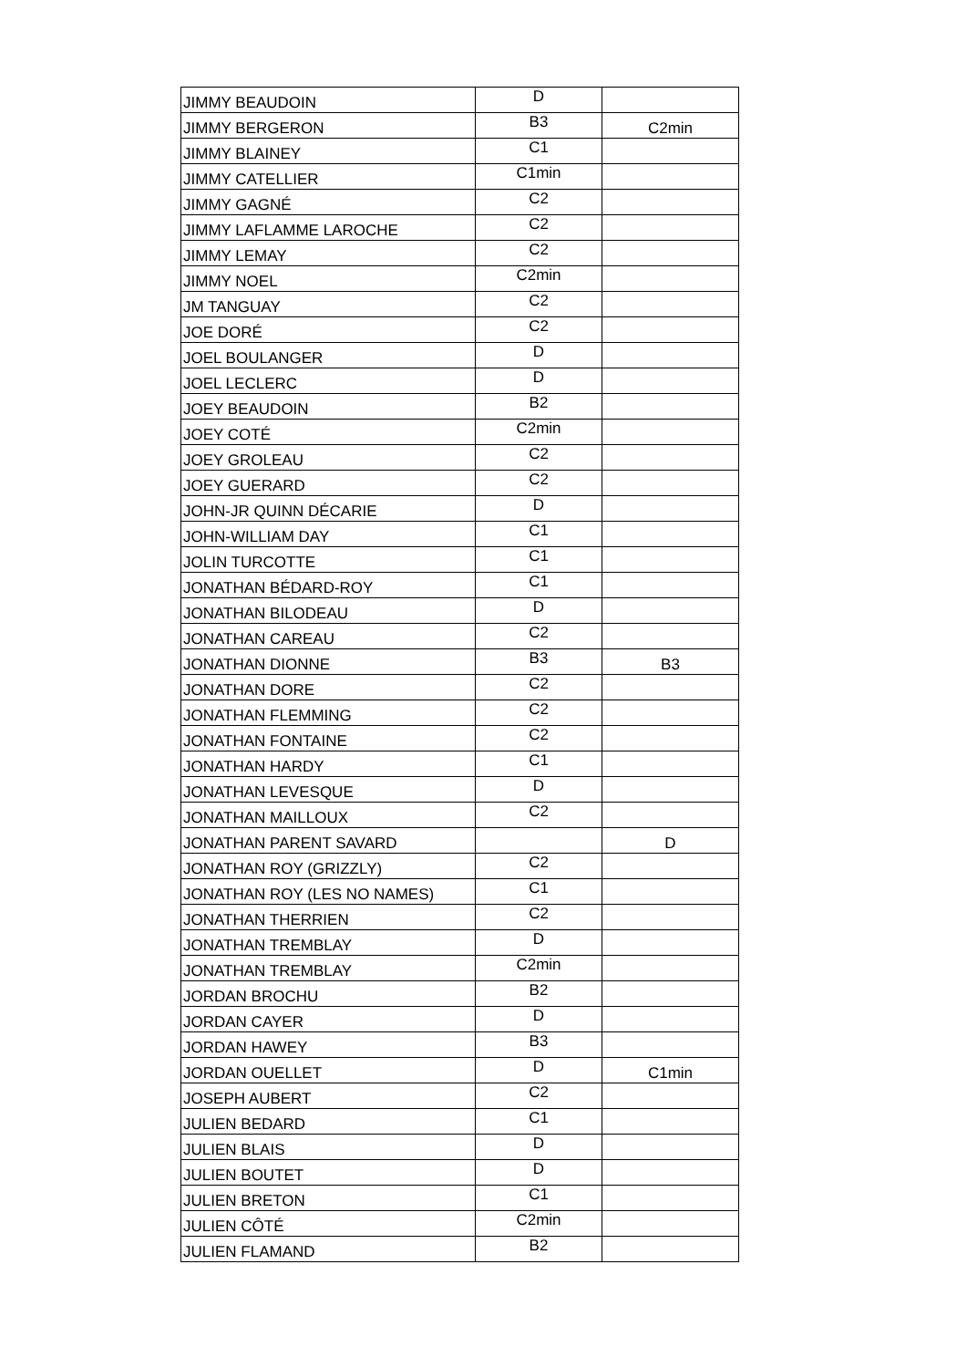| JIMMY BEAUDOIN | D | |
| JIMMY BERGERON | B3 | C2min |
| JIMMY BLAINEY | C1 | |
| JIMMY CATELLIER | C1min | |
| JIMMY GAGNÉ | C2 | |
| JIMMY LAFLAMME LAROCHE | C2 | |
| JIMMY LEMAY | C2 | |
| JIMMY NOEL | C2min | |
| JM TANGUAY | C2 | |
| JOE DORÉ | C2 | |
| JOEL BOULANGER | D | |
| JOEL LECLERC | D | |
| JOEY BEAUDOIN | B2 | |
| JOEY COTÉ | C2min | |
| JOEY GROLEAU | C2 | |
| JOEY GUERARD | C2 | |
| JOHN-JR QUINN DÉCARIE | D | |
| JOHN-WILLIAM DAY | C1 | |
| JOLIN TURCOTTE | C1 | |
| JONATHAN BÉDARD-ROY | C1 | |
| JONATHAN BILODEAU | D | |
| JONATHAN CAREAU | C2 | |
| JONATHAN DIONNE | B3 | B3 |
| JONATHAN DORE | C2 | |
| JONATHAN FLEMMING | C2 | |
| JONATHAN FONTAINE | C2 | |
| JONATHAN HARDY | C1 | |
| JONATHAN LEVESQUE | D | |
| JONATHAN MAILLOUX | C2 | |
| JONATHAN PARENT SAVARD | | D |
| JONATHAN ROY (GRIZZLY) | C2 | |
| JONATHAN ROY (LES NO NAMES) | C1 | |
| JONATHAN THERRIEN | C2 | |
| JONATHAN TREMBLAY | D | |
| JONATHAN TREMBLAY | C2min | |
| JORDAN BROCHU | B2 | |
| JORDAN CAYER | D | |
| JORDAN HAWEY | B3 | |
| JORDAN OUELLET | D | C1min |
| JOSEPH AUBERT | C2 | |
| JULIEN BEDARD | C1 | |
| JULIEN BLAIS | D | |
| JULIEN BOUTET | D | |
| JULIEN BRETON | C1 | |
| JULIEN CÔTÉ | C2min | |
| JULIEN FLAMAND | B2 | |